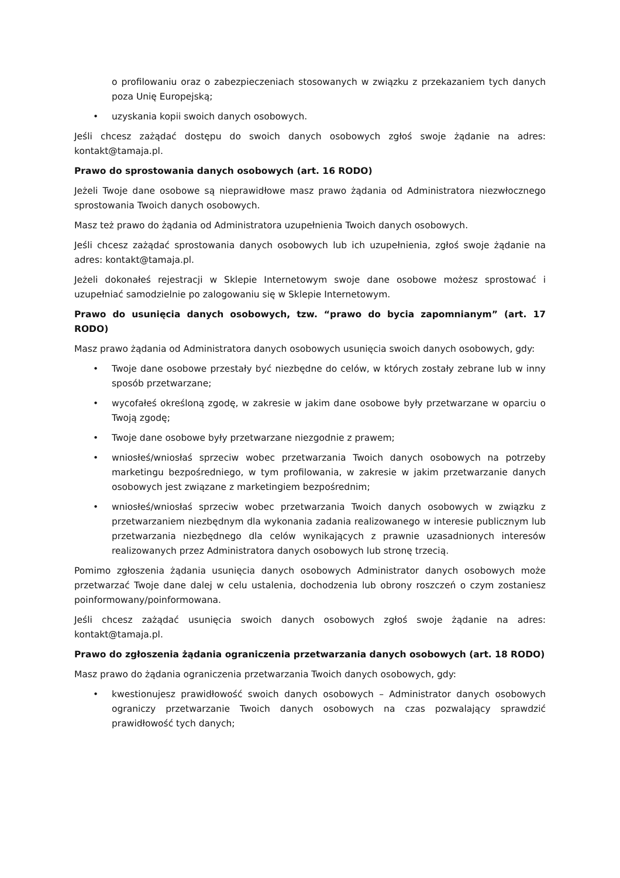o profilowaniu oraz o zabezpieczeniach stosowanych w związku z przekazaniem tych danych poza Unię Europejską;
uzyskania kopii swoich danych osobowych.
Jeśli chcesz zażądać dostępu do swoich danych osobowych zgłoś swoje żądanie na adres: kontakt@tamaja.pl.
Prawo do sprostowania danych osobowych (art. 16 RODO)
Jeżeli Twoje dane osobowe są nieprawidłowe masz prawo żądania od Administratora niezwłocznego sprostowania Twoich danych osobowych.
Masz też prawo do żądania od Administratora uzupełnienia Twoich danych osobowych.
Jeśli chcesz zażądać sprostowania danych osobowych lub ich uzupełnienia, zgłoś swoje żądanie na adres: kontakt@tamaja.pl.
Jeżeli dokonałeś rejestracji w Sklepie Internetowym swoje dane osobowe możesz sprostować i uzupełniać samodzielnie po zalogowaniu się w Sklepie Internetowym.
Prawo do usunięcia danych osobowych, tzw. “prawo do bycia zapomnianym” (art. 17 RODO)
Masz prawo żądania od Administratora danych osobowych usunięcia swoich danych osobowych, gdy:
Twoje dane osobowe przestały być niezbędne do celów, w których zostały zebrane lub w inny sposób przetwarzane;
wycofałeś określoną zgodę, w zakresie w jakim dane osobowe były przetwarzane w oparciu o Twoją zgodę;
Twoje dane osobowe były przetwarzane niezgodnie z prawem;
wniosłeś/wniosłaś sprzeciw wobec przetwarzania Twoich danych osobowych na potrzeby marketingu bezpośredniego, w tym profilowania, w zakresie w jakim przetwarzanie danych osobowych jest związane z marketingiem bezpośrednim;
wniosłeś/wniosłaś sprzeciw wobec przetwarzania Twoich danych osobowych w związku z przetwarzaniem niezbędnym dla wykonania zadania realizowanego w interesie publicznym lub przetwarzania niezbędnego dla celów wynikających z prawnie uzasadnionych interesów realizowanych przez Administratora danych osobowych lub stronę trzecią.
Pomimo zgłoszenia żądania usunięcia danych osobowych Administrator danych osobowych może przetwarzać Twoje dane dalej w celu ustalenia, dochodzenia lub obrony roszczeń o czym zostaniesz poinformowany/poinformowana.
Jeśli chcesz zażądać usunięcia swoich danych osobowych zgłoś swoje żądanie na adres: kontakt@tamaja.pl.
Prawo do zgłoszenia żądania ograniczenia przetwarzania danych osobowych (art. 18 RODO)
Masz prawo do żądania ograniczenia przetwarzania Twoich danych osobowych, gdy:
kwestionujesz prawidłowość swoich danych osobowych – Administrator danych osobowych ograniczy przetwarzanie Twoich danych osobowych na czas pozwalający sprawdzić prawidłowość tych danych;